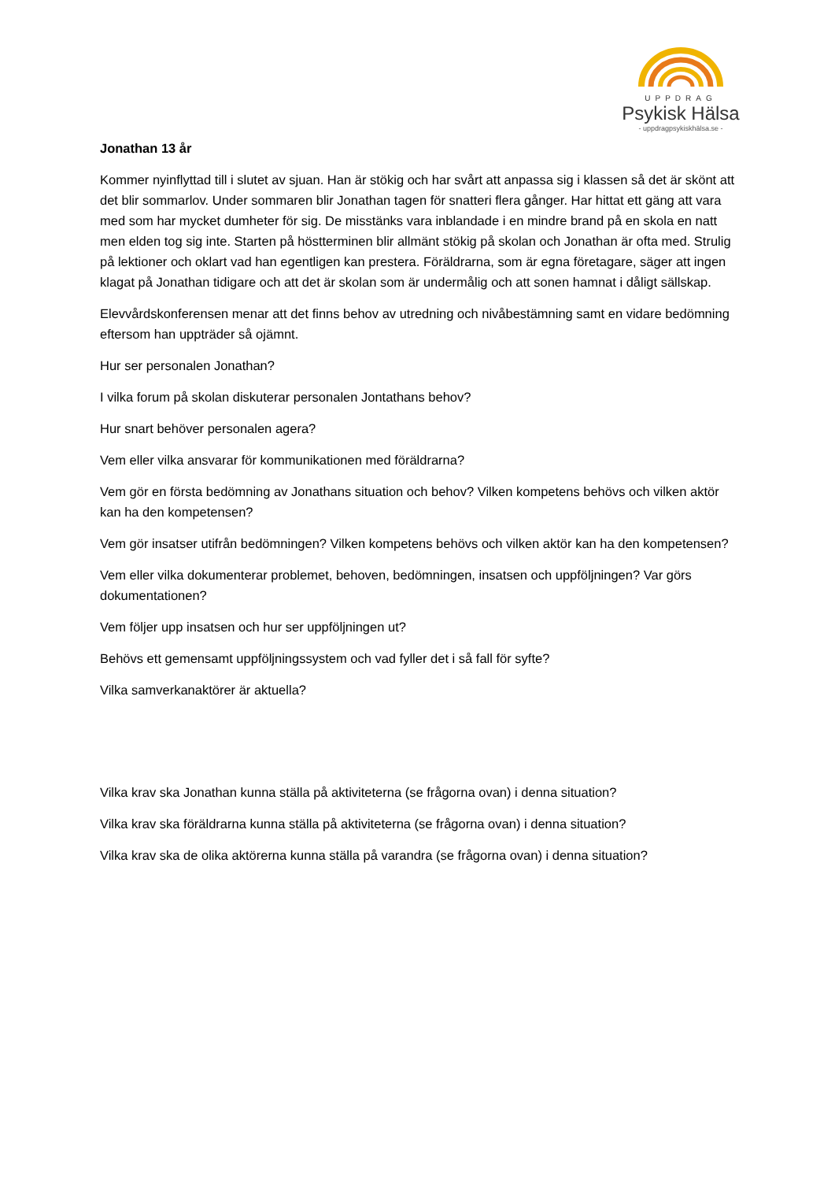UPPDRAG
Psykisk Hälsa
- uppdragpsykiskhälsa.se -
Jonathan 13 år
Kommer nyinflyttad till i slutet av sjuan. Han är stökig och har svårt att anpassa sig i klassen så det är skönt att det blir sommarlov. Under sommaren blir Jonathan tagen för snatteri flera gånger. Har hittat ett gäng att vara med som har mycket dumheter för sig. De misstänks vara inblandade i en mindre brand på en skola en natt men elden tog sig inte. Starten på höstterminen blir allmänt stökig på skolan och Jonathan är ofta med. Strulig på lektioner och oklart vad han egentligen kan prestera. Föräldrarna, som är egna företagare, säger att ingen klagat på Jonathan tidigare och att det är skolan som är undermålig och att sonen hamnat i dåligt sällskap.
Elevvårdskonferensen menar att det finns behov av utredning och nivåbestämning samt en vidare bedömning eftersom han uppträder så ojämnt.
Hur ser personalen Jonathan?
I vilka forum på skolan diskuterar personalen Jontathans behov?
Hur snart behöver personalen agera?
Vem eller vilka ansvarar för kommunikationen med föräldrarna?
Vem gör en första bedömning av Jonathans situation och behov? Vilken kompetens behövs och vilken aktör kan ha den kompetensen?
Vem gör insatser utifrån bedömningen? Vilken kompetens behövs och vilken aktör kan ha den kompetensen?
Vem eller vilka dokumenterar problemet, behoven, bedömningen, insatsen och uppföljningen? Var görs dokumentationen?
Vem följer upp insatsen och hur ser uppföljningen ut?
Behövs ett gemensamt uppföljningssystem och vad fyller det i så fall för syfte?
Vilka samverkanaktörer är aktuella?
Vilka krav ska Jonathan kunna ställa på aktiviteterna (se frågorna ovan) i denna situation?
Vilka krav ska föräldrarna kunna ställa på aktiviteterna (se frågorna ovan) i denna situation?
Vilka krav ska de olika aktörerna kunna ställa på varandra (se frågorna ovan) i denna situation?